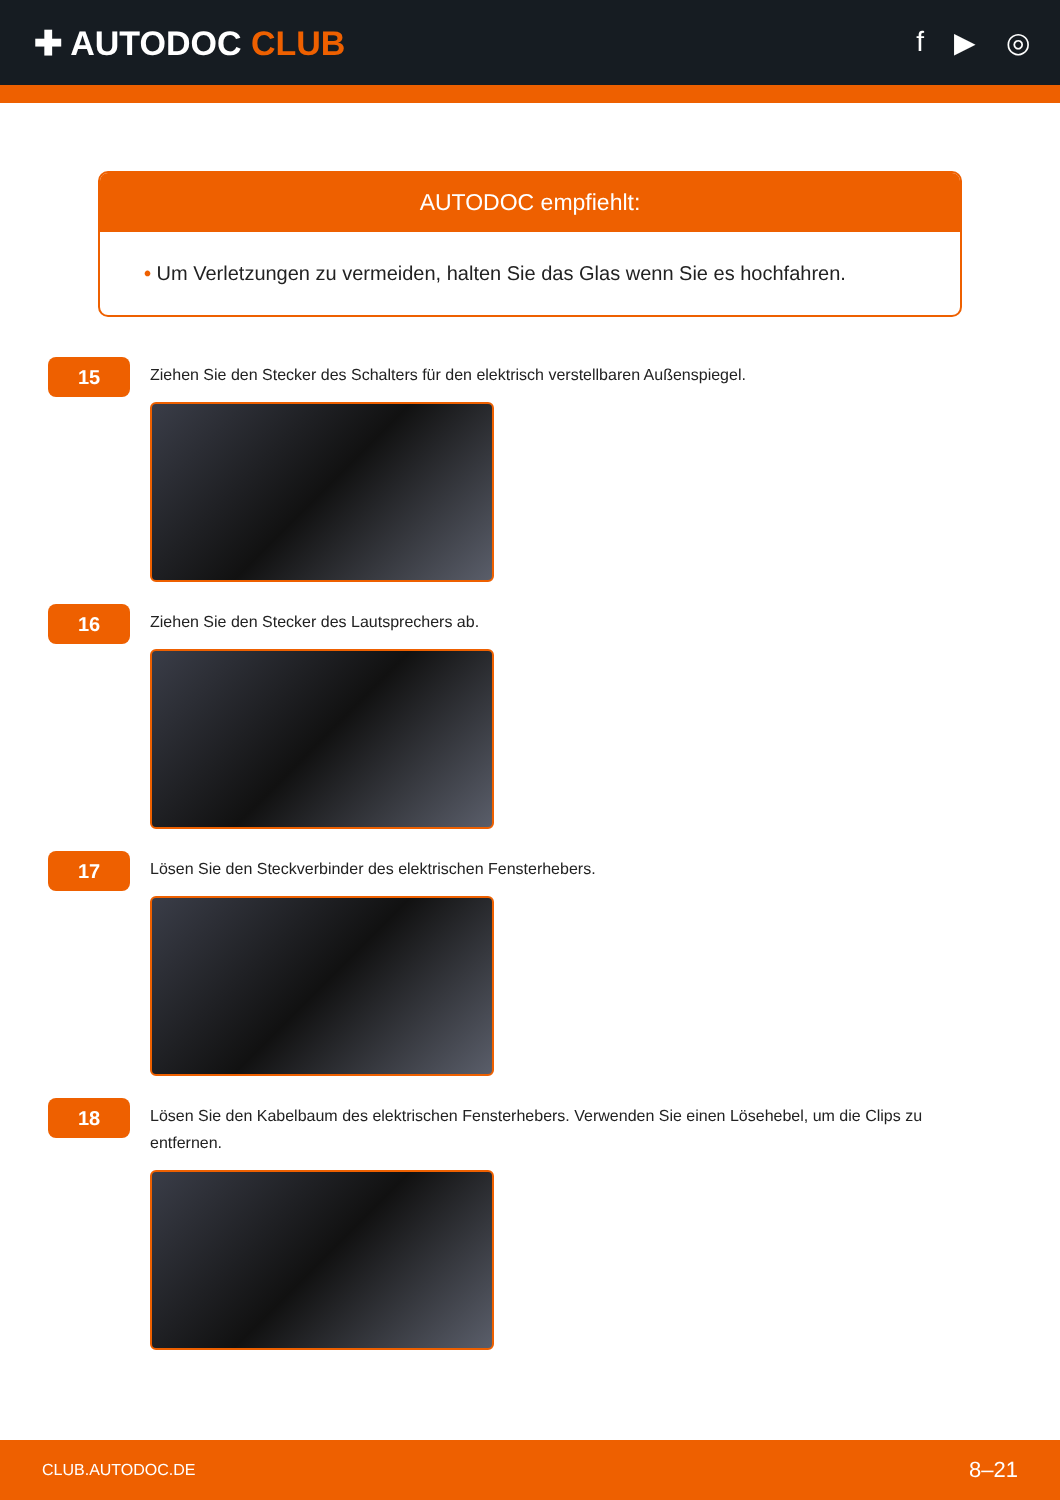✚ AUTODOC CLUB
f ▶ ◎
AUTODOC empfiehlt:
• Um Verletzungen zu vermeiden, halten Sie das Glas wenn Sie es hochfahren.
15
Ziehen Sie den Stecker des Schalters für den elektrisch verstellbaren Außenspiegel.
16
Ziehen Sie den Stecker des Lautsprechers ab.
17
Lösen Sie den Steckverbinder des elektrischen Fensterhebers.
18
Lösen Sie den Kabelbaum des elektrischen Fensterhebers. Verwenden Sie einen Lösehebel, um die Clips zu entfernen.
CLUB.AUTODOC.DE 8–21